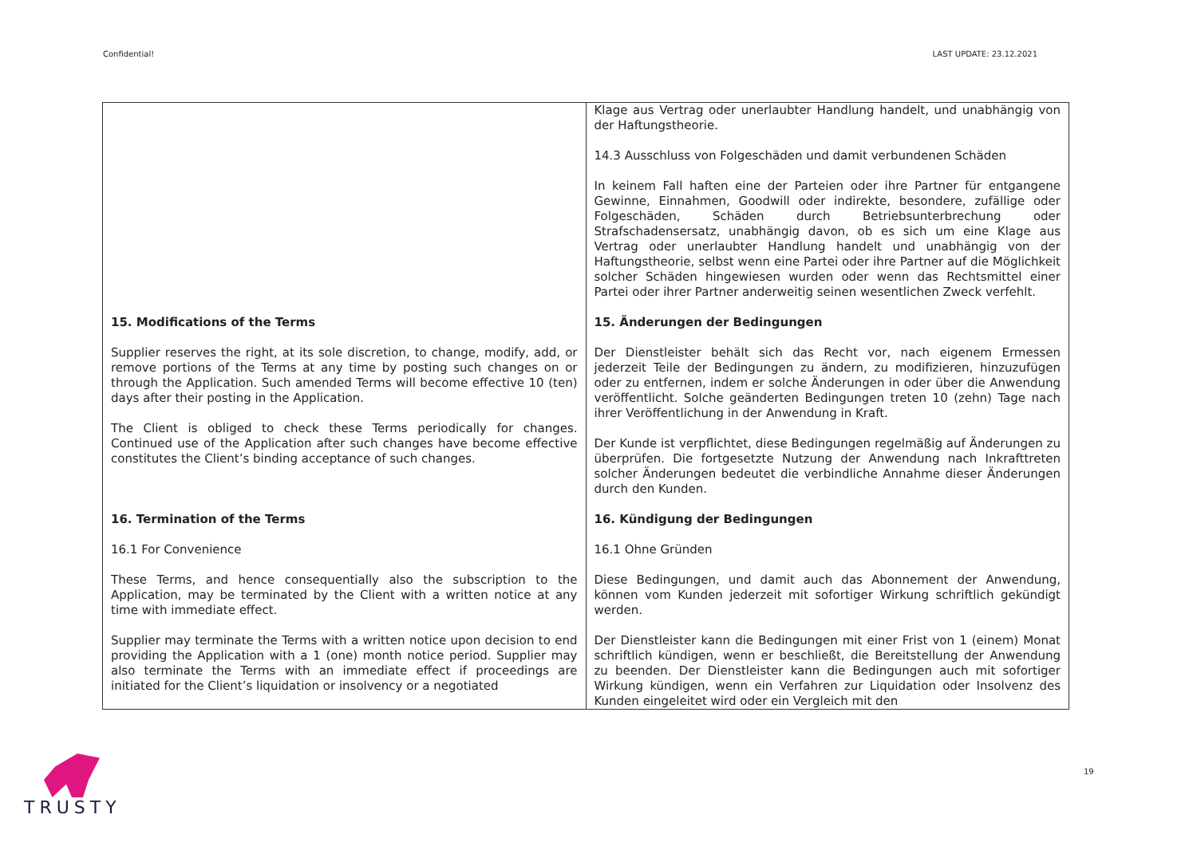Confidential! LAST UPDATE: 23.12.2021
| | Klage aus Vertrag oder unerlaubter Handlung handelt, und unabhängig von der Haftungstheorie. 14.3 Ausschluss von Folgeschäden und damit verbundenen Schäden In keinem Fall haften eine der Parteien oder ihre Partner für entgangene Gewinne, Einnahmen, Goodwill oder indirekte, besondere, zufällige oder Folgeschäden, Schäden durch Betriebsunterbrechung oder Strafschadensersatz, unabhängig davon, ob es sich um eine Klage aus Vertrag oder unerlaubter Handlung handelt und unabhängig von der Haftungstheorie, selbst wenn eine Partei oder ihre Partner auf die Möglichkeit solcher Schäden hingewiesen wurden oder wenn das Rechtsmittel einer Partei oder ihrer Partner anderweitig seinen wesentlichen Zweck verfehlt. |
| 15. Modifications of the Terms Supplier reserves the right, at its sole discretion, to change, modify, add, or remove portions of the Terms at any time by posting such changes on or through the Application. Such amended Terms will become effective 10 (ten) days after their posting in the Application. The Client is obliged to check these Terms periodically for changes. Continued use of the Application after such changes have become effective constitutes the Client’s binding acceptance of such changes. | 15. Änderungen der Bedingungen Der Dienstleister behält sich das Recht vor, nach eigenem Ermessen jederzeit Teile der Bedingungen zu ändern, zu modifizieren, hinzuzufügen oder zu entfernen, indem er solche Änderungen in oder über die Anwendung veröffentlicht. Solche geänderten Bedingungen treten 10 (zehn) Tage nach ihrer Veröffentlichung in der Anwendung in Kraft. Der Kunde ist verpflichtet, diese Bedingungen regelmäßig auf Änderungen zu überprüfen. Die fortgesetzte Nutzung der Anwendung nach Inkrafttreten solcher Änderungen bedeutet die verbindliche Annahme dieser Änderungen durch den Kunden. |
| 16. Termination of the Terms 16.1 For Convenience These Terms, and hence consequentially also the subscription to the Application, may be terminated by the Client with a written notice at any time with immediate effect. Supplier may terminate the Terms with a written notice upon decision to end providing the Application with a 1 (one) month notice period. Supplier may also terminate the Terms with an immediate effect if proceedings are initiated for the Client’s liquidation or insolvency or a negotiated | 16. Kündigung der Bedingungen 16.1 Ohne Gründen Diese Bedingungen, und damit auch das Abonnement der Anwendung, können vom Kunden jederzeit mit sofortiger Wirkung schriftlich gekündigt werden. Der Dienstleister kann die Bedingungen mit einer Frist von 1 (einem) Monat schriftlich kündigen, wenn er beschließt, die Bereitstellung der Anwendung zu beenden. Der Dienstleister kann die Bedingungen auch mit sofortiger Wirkung kündigen, wenn ein Verfahren zur Liquidation oder Insolvenz des Kunden eingeleitet wird oder ein Vergleich mit den |
TRUSTY 19